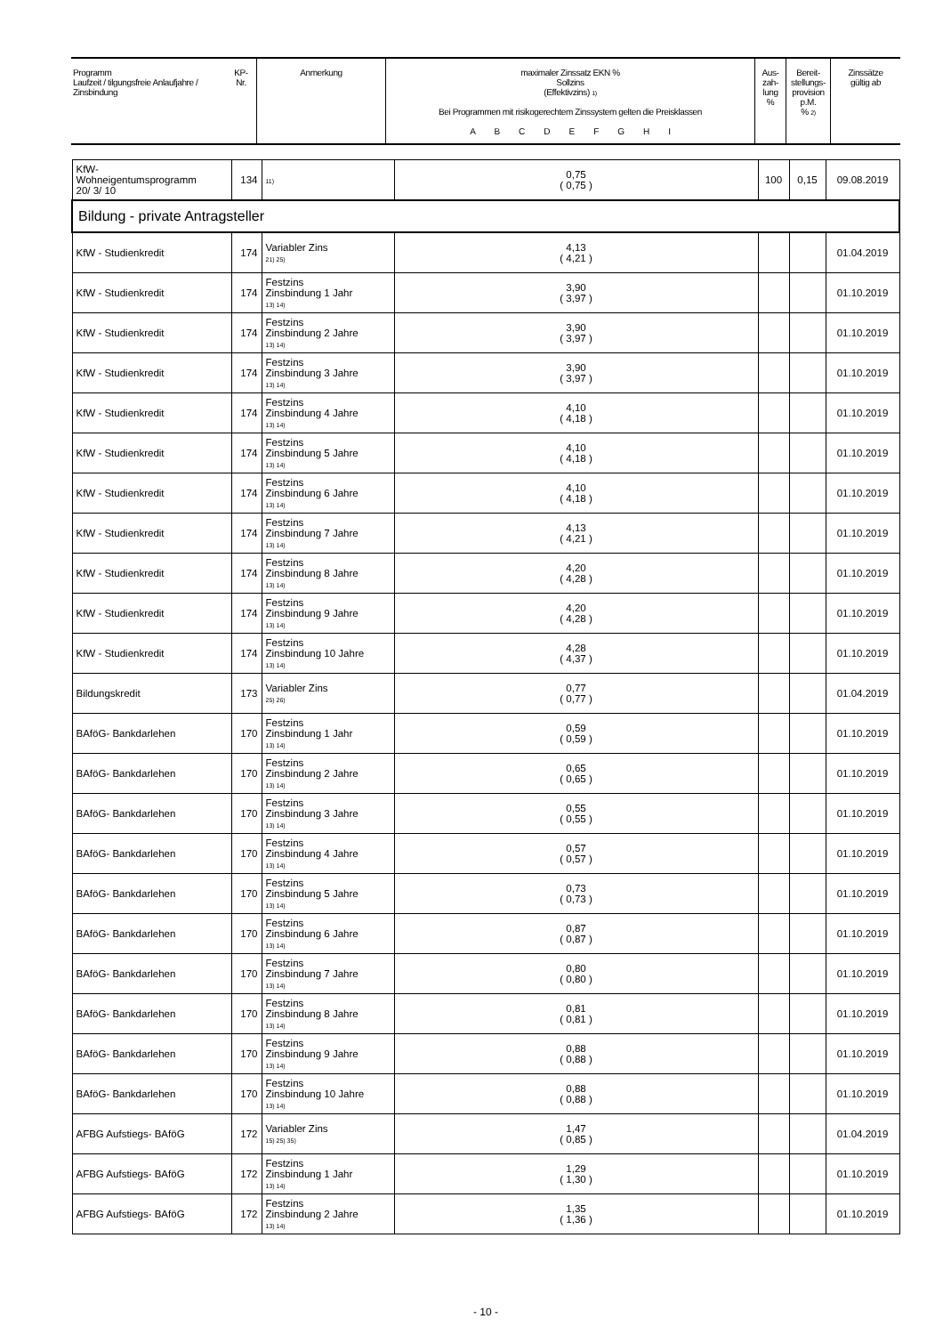| Programm Laufzeit / tilgungsfreie Anlaufjahre / Zinsbindung | KP- Nr. | Anmerkung | maximaler Zinssatz EKN % Sollzins (Effektivzins) 1) Bei Programmen mit risikogerechtem Zinssystem gelten die Preisklassen A B C D E F G H I | Aus- zah- lung % | Bereit- stellungs- provision p.M. % 2) | Zinssätze gültig ab |
| KfW- Wohneigentumsprogramm 20/ 3/ 10 | 134 | 11) | 0,75 ( 0,75 ) | 100 | 0,15 | 09.08.2019 |
| Bildung - private Antragsteller | | | | | | |
| KfW - Studienkredit | 174 | Variabler Zins 21) 25) | 4,13 ( 4,21 ) | | | 01.04.2019 |
| KfW - Studienkredit | 174 | Festzins Zinsbindung 1 Jahr 13) 14) | 3,90 ( 3,97 ) | | | 01.10.2019 |
| KfW - Studienkredit | 174 | Festzins Zinsbindung 2 Jahre 13) 14) | 3,90 ( 3,97 ) | | | 01.10.2019 |
| KfW - Studienkredit | 174 | Festzins Zinsbindung 3 Jahre 13) 14) | 3,90 ( 3,97 ) | | | 01.10.2019 |
| KfW - Studienkredit | 174 | Festzins Zinsbindung 4 Jahre 13) 14) | 4,10 ( 4,18 ) | | | 01.10.2019 |
| KfW - Studienkredit | 174 | Festzins Zinsbindung 5 Jahre 13) 14) | 4,10 ( 4,18 ) | | | 01.10.2019 |
| KfW - Studienkredit | 174 | Festzins Zinsbindung 6 Jahre 13) 14) | 4,10 ( 4,18 ) | | | 01.10.2019 |
| KfW - Studienkredit | 174 | Festzins Zinsbindung 7 Jahre 13) 14) | 4,13 ( 4,21 ) | | | 01.10.2019 |
| KfW - Studienkredit | 174 | Festzins Zinsbindung 8 Jahre 13) 14) | 4,20 ( 4,28 ) | | | 01.10.2019 |
| KfW - Studienkredit | 174 | Festzins Zinsbindung 9 Jahre 13) 14) | 4,20 ( 4,28 ) | | | 01.10.2019 |
| KfW - Studienkredit | 174 | Festzins Zinsbindung 10 Jahre 13) 14) | 4,28 ( 4,37 ) | | | 01.10.2019 |
| Bildungskredit | 173 | Variabler Zins 25) 26) | 0,77 ( 0,77 ) | | | 01.04.2019 |
| BAföG- Bankdarlehen | 170 | Festzins Zinsbindung 1 Jahr 13) 14) | 0,59 ( 0,59 ) | | | 01.10.2019 |
| BAföG- Bankdarlehen | 170 | Festzins Zinsbindung 2 Jahre 13) 14) | 0,65 ( 0,65 ) | | | 01.10.2019 |
| BAföG- Bankdarlehen | 170 | Festzins Zinsbindung 3 Jahre 13) 14) | 0,55 ( 0,55 ) | | | 01.10.2019 |
| BAföG- Bankdarlehen | 170 | Festzins Zinsbindung 4 Jahre 13) 14) | 0,57 ( 0,57 ) | | | 01.10.2019 |
| BAföG- Bankdarlehen | 170 | Festzins Zinsbindung 5 Jahre 13) 14) | 0,73 ( 0,73 ) | | | 01.10.2019 |
| BAföG- Bankdarlehen | 170 | Festzins Zinsbindung 6 Jahre 13) 14) | 0,87 ( 0,87 ) | | | 01.10.2019 |
| BAföG- Bankdarlehen | 170 | Festzins Zinsbindung 7 Jahre 13) 14) | 0,80 ( 0,80 ) | | | 01.10.2019 |
| BAföG- Bankdarlehen | 170 | Festzins Zinsbindung 8 Jahre 13) 14) | 0,81 ( 0,81 ) | | | 01.10.2019 |
| BAföG- Bankdarlehen | 170 | Festzins Zinsbindung 9 Jahre 13) 14) | 0,88 ( 0,88 ) | | | 01.10.2019 |
| BAföG- Bankdarlehen | 170 | Festzins Zinsbindung 10 Jahre 13) 14) | 0,88 ( 0,88 ) | | | 01.10.2019 |
| AFBG Aufstiegs- BAföG | 172 | Variabler Zins 15) 25) 35) | 1,47 ( 0,85 ) | | | 01.04.2019 |
| AFBG Aufstiegs- BAföG | 172 | Festzins Zinsbindung 1 Jahr 13) 14) | 1,29 ( 1,30 ) | | | 01.10.2019 |
| AFBG Aufstiegs- BAföG | 172 | Festzins Zinsbindung 2 Jahre 13) 14) | 1,35 ( 1,36 ) | | | 01.10.2019 |
- 10 -